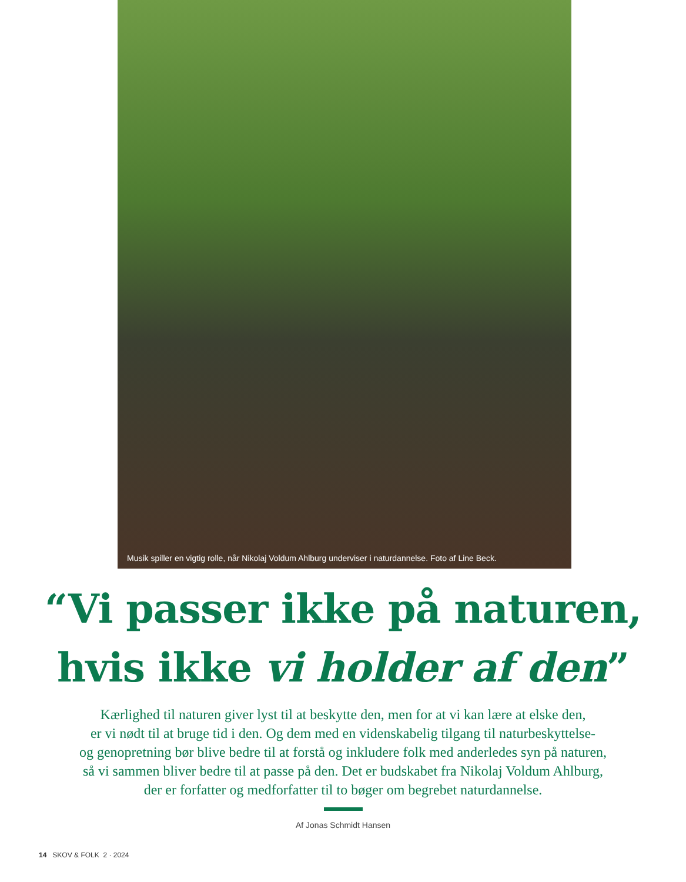Musik spiller en vigtig rolle, når Nikolaj Voldum Ahlburg underviser i naturdannelse. Foto af Line Beck.
“Vi passer ikke på naturen,
hvis ikke vi holder af den”
Kærlighed til naturen giver lyst til at beskytte den, men for at vi kan lære at elske den,
er vi nødt til at bruge tid i den. Og dem med en videnskabelig tilgang til naturbeskyttelse-
og genopretning bør blive bedre til at forstå og inkludere folk med anderledes syn på naturen,
så vi sammen bliver bedre til at passe på den. Det er budskabet fra Nikolaj Voldum Ahlburg,
der er forfatter og medforfatter til to bøger om begrebet naturdannelse.
Af Jonas Schmidt Hansen
14 SKOV & FOLK 2 · 2024